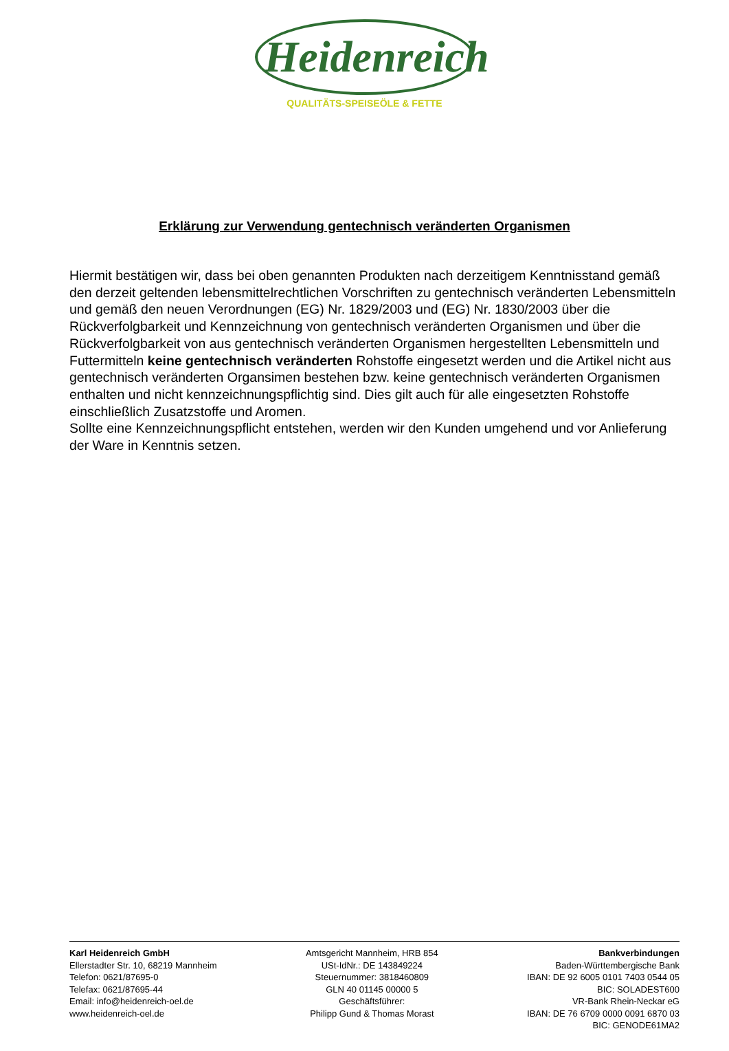Heidenreich
QUALITÄTS-SPEISEÖLE & FETTE
Erklärung zur Verwendung gentechnisch veränderten Organismen
Hiermit bestätigen wir, dass bei oben genannten Produkten nach derzeitigem Kenntnisstand gemäß den derzeit geltenden lebensmittelrechtlichen Vorschriften zu gentechnisch veränderten Lebensmitteln und gemäß den neuen Verordnungen (EG) Nr. 1829/2003 und (EG) Nr. 1830/2003 über die Rückverfolgbarkeit und Kennzeichnung von gentechnisch veränderten Organismen und über die Rückverfolgbarkeit von aus gentechnisch veränderten Organismen hergestellten Lebensmitteln und Futtermitteln keine gentechnisch veränderten Rohstoffe eingesetzt werden und die Artikel nicht aus gentechnisch veränderten Organsimen bestehen bzw. keine gentechnisch veränderten Organismen enthalten und nicht kennzeichnungspflichtig sind. Dies gilt auch für alle eingesetzten Rohstoffe einschließlich Zusatzstoffe und Aromen.
Sollte eine Kennzeichnungspflicht entstehen, werden wir den Kunden umgehend und vor Anlieferung der Ware in Kenntnis setzen.
Karl Heidenreich GmbH
Ellerstadter Str. 10, 68219 Mannheim
Telefon: 0621/87695-0
Telefax: 0621/87695-44
Email: info@heidenreich-oel.de
www.heidenreich-oel.de
Amtsgericht Mannheim, HRB 854
USt-IdNr.: DE 143849224
Steuernummer: 3818460809
GLN 40 01145 00000 5
Geschäftsführer:
Philipp Gund & Thomas Morast
Bankverbindungen
Baden-Württembergische Bank
IBAN: DE 92 6005 0101 7403 0544 05
BIC: SOLADEST600
VR-Bank Rhein-Neckar eG
IBAN: DE 76 6709 0000 0091 6870 03
BIC: GENODE61MA2